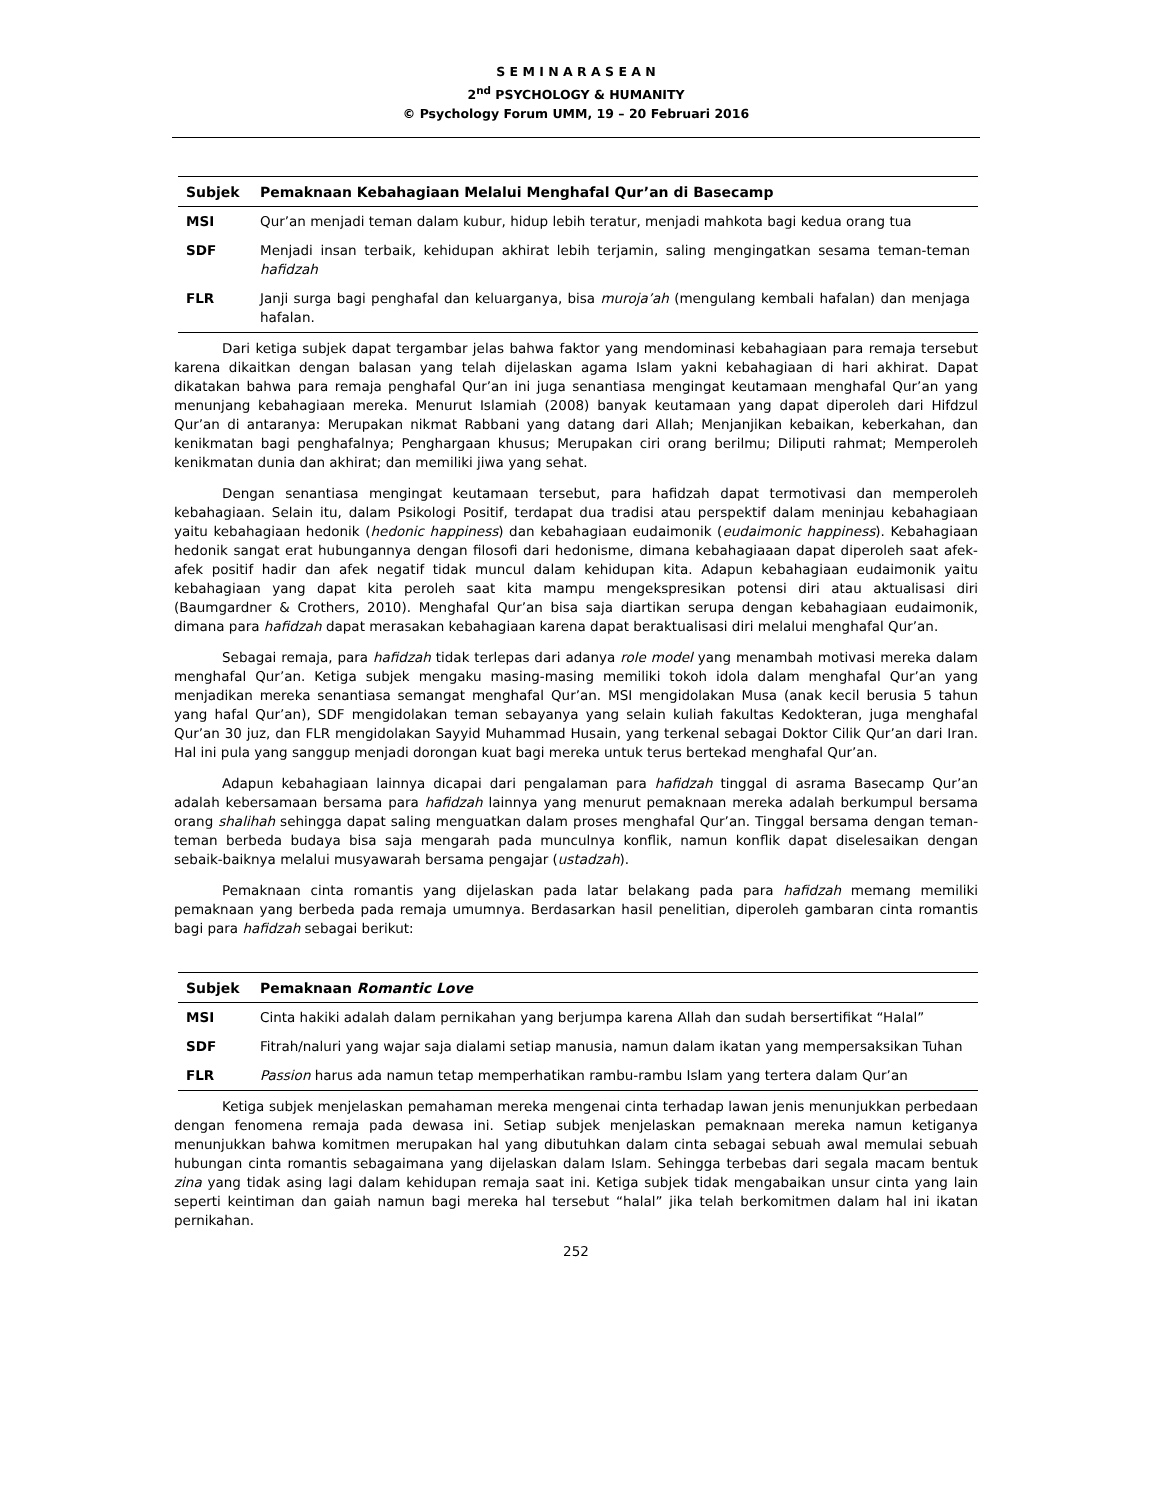S E M I N A R A S E A N
2<sup>nd</sup> PSYCHOLOGY & HUMANITY
© Psychology Forum UMM, 19 – 20 Februari 2016
| Subjek | Pemaknaan Kebahagiaan Melalui Menghafal Qur’an di Basecamp |
| --- | --- |
| MSI | Qur’an menjadi teman dalam kubur, hidup lebih teratur, menjadi mahkota bagi kedua orang tua |
| SDF | Menjadi insan terbaik, kehidupan akhirat lebih terjamin, saling mengingatkan sesama teman-teman hafidzah |
| FLR | Janji surga bagi penghafal dan keluarganya, bisa muroja’ah (mengulang kembali hafalan) dan menjaga hafalan. |
Dari ketiga subjek dapat tergambar jelas bahwa faktor yang mendominasi kebahagiaan para remaja tersebut karena dikaitkan dengan balasan yang telah dijelaskan agama Islam yakni kebahagiaan di hari akhirat. Dapat dikatakan bahwa para remaja penghafal Qur’an ini juga senantiasa mengingat keutamaan menghafal Qur’an yang menunjang kebahagiaan mereka. Menurut Islamiah (2008) banyak keutamaan yang dapat diperoleh dari Hifdzul Qur’an di antaranya: Merupakan nikmat Rabbani yang datang dari Allah; Menjanjikan kebaikan, keberkahan, dan kenikmatan bagi penghafalnya; Penghargaan khusus; Merupakan ciri orang berilmu; Diliputi rahmat; Memperoleh kenikmatan dunia dan akhirat; dan memiliki jiwa yang sehat.
Dengan senantiasa mengingat keutamaan tersebut, para hafidzah dapat termotivasi dan memperoleh kebahagiaan. Selain itu, dalam Psikologi Positif, terdapat dua tradisi atau perspektif dalam meninjau kebahagiaan yaitu kebahagiaan hedonik (hedonic happiness) dan kebahagiaan eudaimonik (eudaimonic happiness). Kebahagiaan hedonik sangat erat hubungannya dengan filosofi dari hedonisme, dimana kebahagiaaan dapat diperoleh saat afek-afek positif hadir dan afek negatif tidak muncul dalam kehidupan kita. Adapun kebahagiaan eudaimonik yaitu kebahagiaan yang dapat kita peroleh saat kita mampu mengekspresikan potensi diri atau aktualisasi diri (Baumgardner & Crothers, 2010). Menghafal Qur’an bisa saja diartikan serupa dengan kebahagiaan eudaimonik, dimana para hafidzah dapat merasakan kebahagiaan karena dapat beraktualisasi diri melalui menghafal Qur’an.
Sebagai remaja, para hafidzah tidak terlepas dari adanya role model yang menambah motivasi mereka dalam menghafal Qur’an. Ketiga subjek mengaku masing-masing memiliki tokoh idola dalam menghafal Qur’an yang menjadikan mereka senantiasa semangat menghafal Qur’an. MSI mengidolakan Musa (anak kecil berusia 5 tahun yang hafal Qur’an), SDF mengidolakan teman sebayanya yang selain kuliah fakultas Kedokteran, juga menghafal Qur’an 30 juz, dan FLR mengidolakan Sayyid Muhammad Husain, yang terkenal sebagai Doktor Cilik Qur’an dari Iran. Hal ini pula yang sanggup menjadi dorongan kuat bagi mereka untuk terus bertekad menghafal Qur’an.
Adapun kebahagiaan lainnya dicapai dari pengalaman para hafidzah tinggal di asrama Basecamp Qur’an adalah kebersamaan bersama para hafidzah lainnya yang menurut pemaknaan mereka adalah berkumpul bersama orang shalihah sehingga dapat saling menguatkan dalam proses menghafal Qur’an. Tinggal bersama dengan teman-teman berbeda budaya bisa saja mengarah pada munculnya konflik, namun konflik dapat diselesaikan dengan sebaik-baiknya melalui musyawarah bersama pengajar (ustadzah).
Pemaknaan cinta romantis yang dijelaskan pada latar belakang pada para hafidzah memang memiliki pemaknaan yang berbeda pada remaja umumnya. Berdasarkan hasil penelitian, diperoleh gambaran cinta romantis bagi para hafidzah sebagai berikut:
| Subjek | Pemaknaan Romantic Love |
| --- | --- |
| MSI | Cinta hakiki adalah dalam pernikahan yang berjumpa karena Allah dan sudah bersertifikat “Halal” |
| SDF | Fitrah/naluri yang wajar saja dialami setiap manusia, namun dalam ikatan yang mempersaksikan Tuhan |
| FLR | Passion harus ada namun tetap memperhatikan rambu-rambu Islam yang tertera dalam Qur’an |
Ketiga subjek menjelaskan pemahaman mereka mengenai cinta terhadap lawan jenis menunjukkan perbedaan dengan fenomena remaja pada dewasa ini. Setiap subjek menjelaskan pemaknaan mereka namun ketiganya menunjukkan bahwa komitmen merupakan hal yang dibutuhkan dalam cinta sebagai sebuah awal memulai sebuah hubungan cinta romantis sebagaimana yang dijelaskan dalam Islam. Sehingga terbebas dari segala macam bentuk zina yang tidak asing lagi dalam kehidupan remaja saat ini. Ketiga subjek tidak mengabaikan unsur cinta yang lain seperti keintiman dan gaiah namun bagi mereka hal tersebut “halal” jika telah berkomitmen dalam hal ini ikatan pernikahan.
252